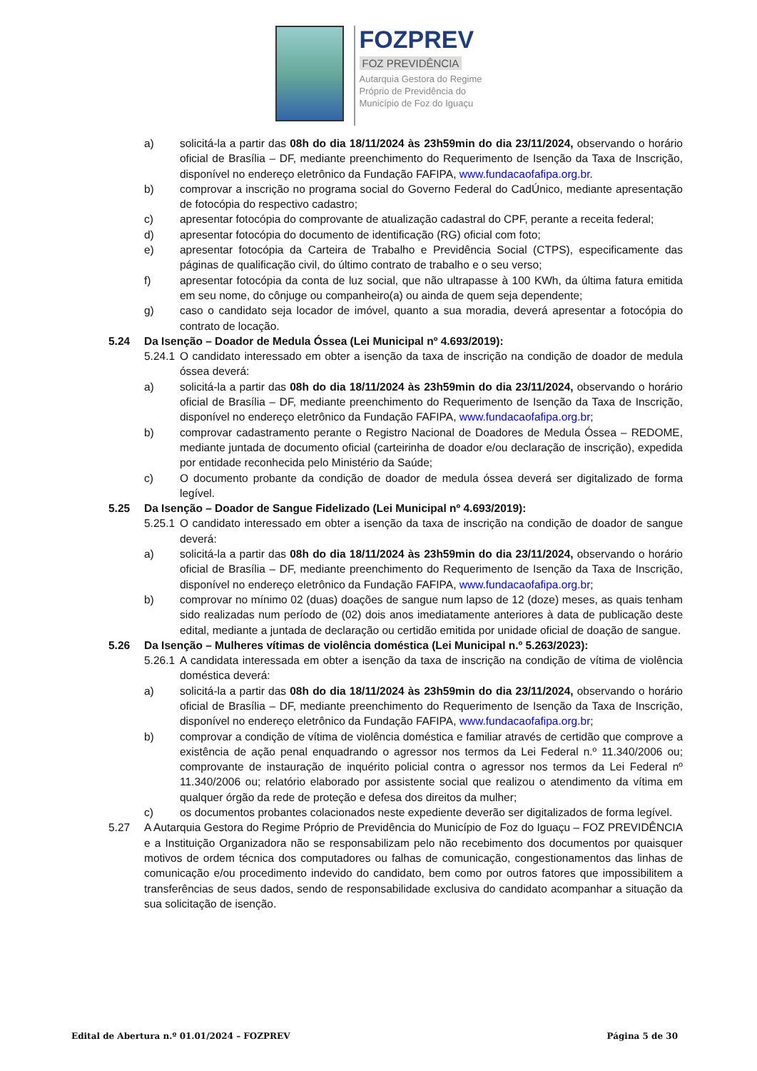FOZPREV
FOZ PREVIDÊNCIA
Autarquia Gestora do Regime
Próprio de Previdência do
Município de Foz do Iguaçu
a) solicitá-la a partir das 08h do dia 18/11/2024 às 23h59min do dia 23/11/2024, observando o horário oficial de Brasília – DF, mediante preenchimento do Requerimento de Isenção da Taxa de Inscrição, disponível no endereço eletrônico da Fundação FAFIPA, www.fundacaofafipa.org.br.
b) comprovar a inscrição no programa social do Governo Federal do CadÚnico, mediante apresentação de fotocópia do respectivo cadastro;
c) apresentar fotocópia do comprovante de atualização cadastral do CPF, perante a receita federal;
d) apresentar fotocópia do documento de identificação (RG) oficial com foto;
e) apresentar fotocópia da Carteira de Trabalho e Previdência Social (CTPS), especificamente das páginas de qualificação civil, do último contrato de trabalho e o seu verso;
f) apresentar fotocópia da conta de luz social, que não ultrapasse à 100 KWh, da última fatura emitida em seu nome, do cônjuge ou companheiro(a) ou ainda de quem seja dependente;
g) caso o candidato seja locador de imóvel, quanto a sua moradia, deverá apresentar a fotocópia do contrato de locação.
5.24 Da Isenção – Doador de Medula Óssea (Lei Municipal nº 4.693/2019):
5.24.1 O candidato interessado em obter a isenção da taxa de inscrição na condição de doador de medula óssea deverá:
a) solicitá-la a partir das 08h do dia 18/11/2024 às 23h59min do dia 23/11/2024, observando o horário oficial de Brasília – DF, mediante preenchimento do Requerimento de Isenção da Taxa de Inscrição, disponível no endereço eletrônico da Fundação FAFIPA, www.fundacaofafipa.org.br;
b) comprovar cadastramento perante o Registro Nacional de Doadores de Medula Óssea – REDOME, mediante juntada de documento oficial (carteirinha de doador e/ou declaração de inscrição), expedida por entidade reconhecida pelo Ministério da Saúde;
c) O documento probante da condição de doador de medula óssea deverá ser digitalizado de forma legível.
5.25 Da Isenção – Doador de Sangue Fidelizado (Lei Municipal nº 4.693/2019):
5.25.1 O candidato interessado em obter a isenção da taxa de inscrição na condição de doador de sangue deverá:
a) solicitá-la a partir das 08h do dia 18/11/2024 às 23h59min do dia 23/11/2024, observando o horário oficial de Brasília – DF, mediante preenchimento do Requerimento de Isenção da Taxa de Inscrição, disponível no endereço eletrônico da Fundação FAFIPA, www.fundacaofafipa.org.br;
b) comprovar no mínimo 02 (duas) doações de sangue num lapso de 12 (doze) meses, as quais tenham sido realizadas num período de (02) dois anos imediatamente anteriores à data de publicação deste edital, mediante a juntada de declaração ou certidão emitida por unidade oficial de doação de sangue.
5.26 Da Isenção – Mulheres vítimas de violência doméstica (Lei Municipal n.º 5.263/2023):
5.26.1 A candidata interessada em obter a isenção da taxa de inscrição na condição de vítima de violência doméstica deverá:
a) solicitá-la a partir das 08h do dia 18/11/2024 às 23h59min do dia 23/11/2024, observando o horário oficial de Brasília – DF, mediante preenchimento do Requerimento de Isenção da Taxa de Inscrição, disponível no endereço eletrônico da Fundação FAFIPA, www.fundacaofafipa.org.br;
b) comprovar a condição de vítima de violência doméstica e familiar através de certidão que comprove a existência de ação penal enquadrando o agressor nos termos da Lei Federal n.º 11.340/2006 ou; comprovante de instauração de inquérito policial contra o agressor nos termos da Lei Federal nº 11.340/2006 ou; relatório elaborado por assistente social que realizou o atendimento da vítima em qualquer órgão da rede de proteção e defesa dos direitos da mulher;
c) os documentos probantes colacionados neste expediente deverão ser digitalizados de forma legível.
5.27 A Autarquia Gestora do Regime Próprio de Previdência do Município de Foz do Iguaçu – FOZ PREVIDÊNCIA e a Instituição Organizadora não se responsabilizam pelo não recebimento dos documentos por quaisquer motivos de ordem técnica dos computadores ou falhas de comunicação, congestionamentos das linhas de comunicação e/ou procedimento indevido do candidato, bem como por outros fatores que impossibilitem a transferências de seus dados, sendo de responsabilidade exclusiva do candidato acompanhar a situação da sua solicitação de isenção.
Edital de Abertura n.º 01.01/2024 – FOZPREV Página 5 de 30